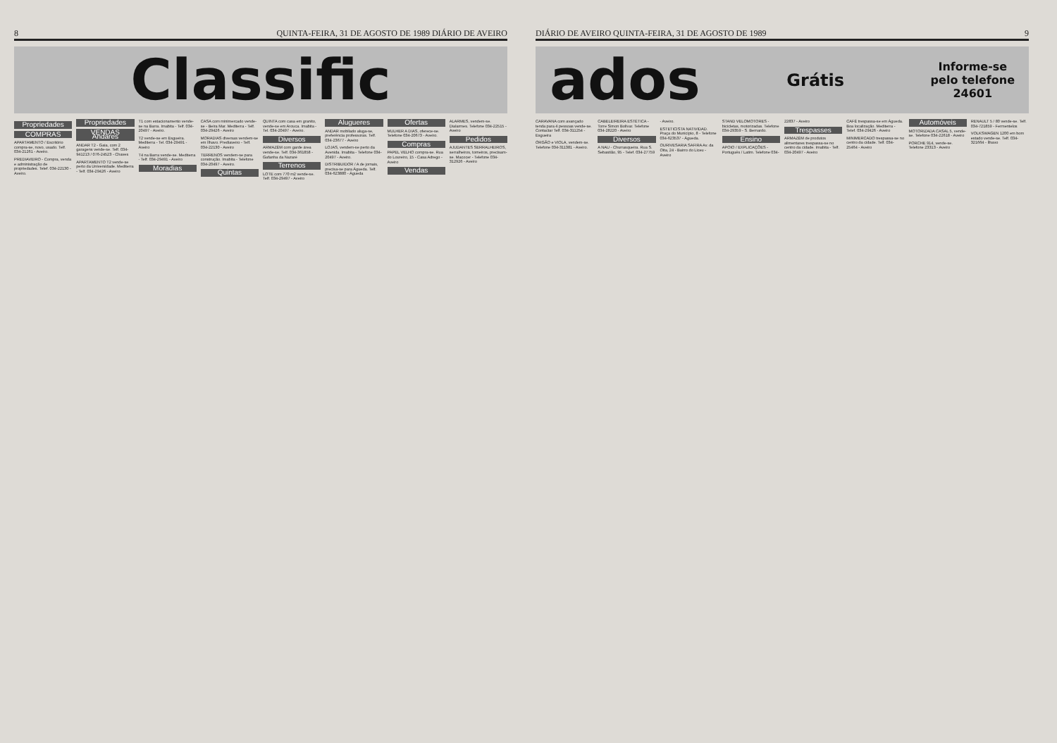8 QUINTA-FEIRA, 31 DE AGOSTO DE 1989 DIÁRIO DE AVEIRO
Classific
Propriedades
COMPRAS
APARTAMENTO / Escritório compra-se, novo, usado. Telf. 034-21261 - Aveiro.
PREDIAVEIRO - Compra, venda e administração de propriedades. Telef. 034-22130 - Aveiro.
Propriedades
VENDAS Andares
ANDAR T2 - Gaia, com 2 garagens vende-se. Telf. 034-941213 / 076-24523 - Chaves
APARTAMENTO T2 vende-se perto da Universidade. Mediterra - Telf. 034-29426 - Aveiro
T1 com estacionamento vende-se na Barra. Imabita - Telf. 034-20497 - Aveiro.
T2 vende-se em Esgueira. Mediterra - Tel. 034-29491 - Aveiro
T4 na Barra vende-se. Mediterra - Telf. 034-29491 - Aveiro
Moradias
CASA com minimercado vende-se - Beira Mar. Mediterra - Telf. 034-29426 - Aveiro
MORADIAS diversas vendem-se em Ílhavo. Prediaveiro - Telf. 034-22130 - Aveiro
TERRENOS vendem-se para construção. Imabita - Telefone 034-20497 - Aveiro.
Quintas
QUINTA com casa em granito, vende-se em Arouca. Imabita - Tel. 034-20497 - Aveiro.
Diversos
ARMAZÉM com garde área vende-se. Telf. 034-361858 - Gafanha da Nazaré
Terrenos
LOTE com 770 m2 vende-se. Telf. 034-29497 - Aveiro
Alugueres
ANDAR mobilado aluga-se, preferência professoras. Telf. 034-23677 - Aveiro
LOJAS, vendem-se perto da Avenida. Imabita - Telefone 034-20497 - Aveiro.
DISTRIBUIDOR / A de jornais, precisa-se para Águeda. Telf. 034-623880 - Águeda
Ofertas
MULHER A DIAS, oferece-se. Telefone 034-20673 - Aveiro.
Compras
PAPEL VELHO compra-se. Rua do Loureiro, 15 - Casa Adrego - Aveiro
Vendas
ALARMES, vendem-se. Dialarmes. Telefone 034-22515 - Aveiro
Pedidos
AJUDANTES SERRALHEIROS, serralheiros, torneiros, precisam-se. Macocer - Telefone 034-312926 - Aveiro
DIÁRIO DE AVEIRO QUINTA-FEIRA, 31 DE AGOSTO DE 1989 9
ados Grátis Informe-se
pelo telefone
24601
CARAVANA com avançado tenda para 4 pessoas vende-se. Contactar Telf. 034-311254 - Esgueira
ÓRGÃO e VIOLA, vendem-se. Telefone 034-311381 - Aveiro.
CABELEIREIRA ESTÉTICA - Torre Simon Bolívar. Telefone 034-28220 - Aveiro
Diversos
A NAU - Churrasqueira. Rua S. Sebastião, 95 - Telef. 034-27759 - Aveiro.
ESTETICISTA NATIVIDAD. Praça do Município, 8 - Telefone 034-623537 - Águeda.
OURIVESARIA SAFIRA Av. da Oita, 24 - Bairro do Liceu - Aveiro
STAND VELOMOTORES - bicicletas, motorizadas. Telefone 034-29359 - S. Bernardo.
Ensino
APOIO / EXPLICAÇÕES - Português / Latim. Telefone 034-22837 - Aveiro
Trespasses
ARMAZÉM de produtos alimentares trespassa-se no centro da cidade. Imabita - Telf. 034-20497 - Aveiro
CAFÉ trespassa-se em Águeda. Boa localização. Mediterra - Telef. 034-29426 - Aveiro
MINIMERCADO trespassa-se no centro da cidade. Telf. 034-25464 - Aveiro
Automóveis
MOTORIZADA CASAL 5, vende-se. Telefone 034-22618 - Aveiro
PORCHE 914, vende-se. Telefone 23313 - Aveiro
RENAULT 5 / 80 vende-se. Telf. 034-721859 - Fermentelos
VOLKSWAGEN 1200 em bom estado vende-se. Telf. 034-321664 - Ílhavo